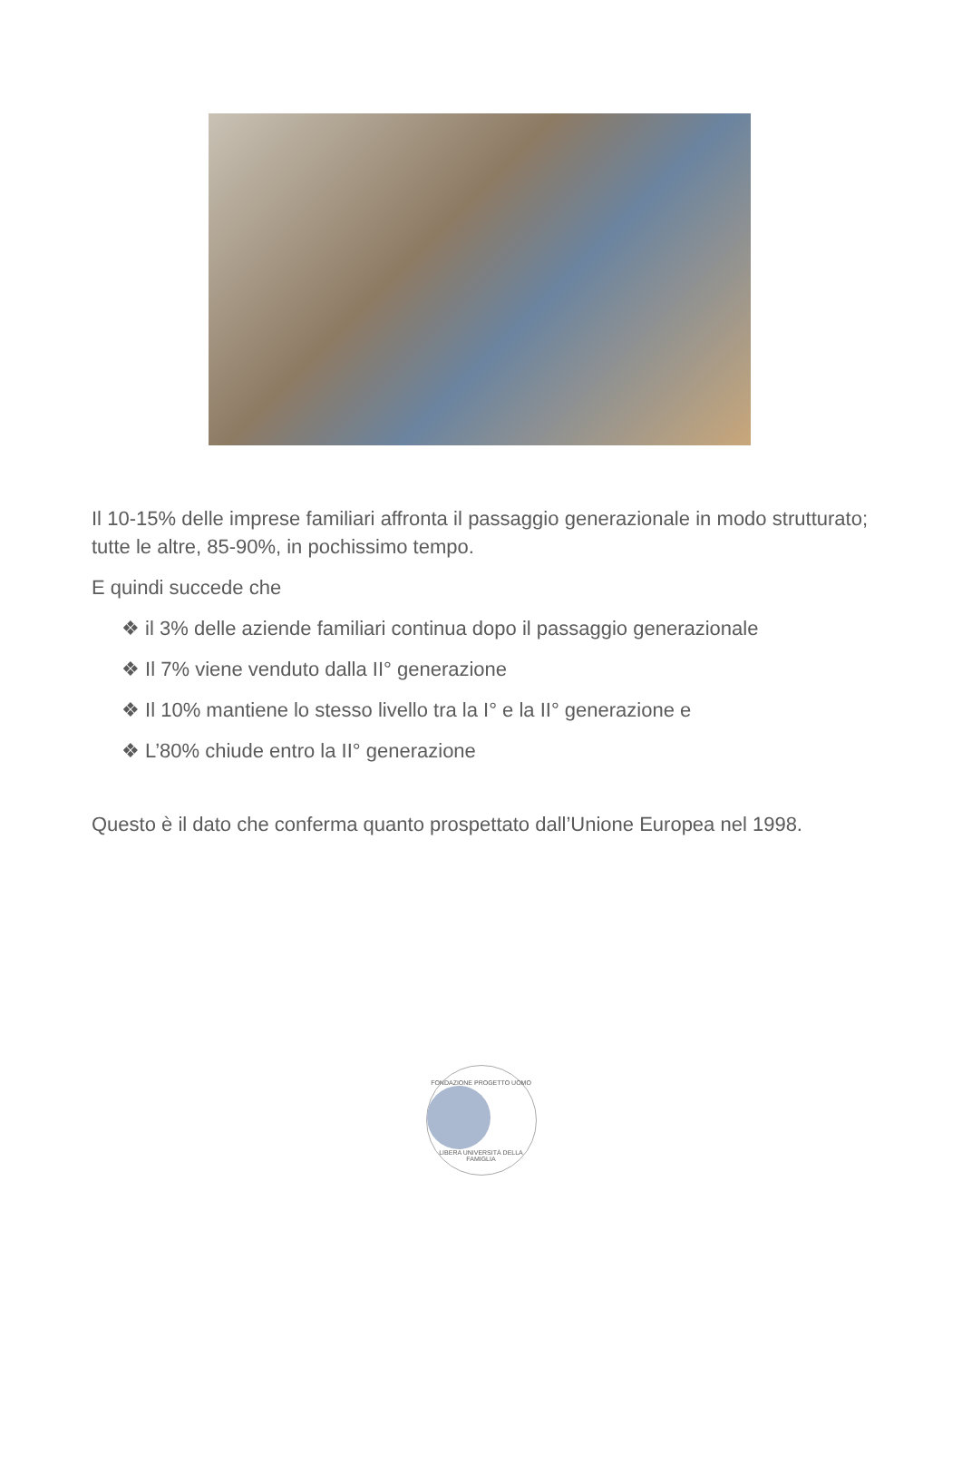Il 10-15% delle imprese familiari affronta il passaggio generazionale in modo strutturato; tutte le altre, 85-90%, in pochissimo tempo.
E quindi succede che
❖ il 3% delle aziende familiari continua dopo il passaggio generazionale
❖ Il 7% viene venduto dalla II° generazione
❖ Il 10% mantiene lo stesso livello tra la I° e la II° generazione e
❖ L’80% chiude entro la II° generazione
Questo è il dato che conferma quanto prospettato dall’Unione Europea nel 1998.
FONDAZIONE PROGETTO UOMO
LIBERA UNIVERSITÀ DELLA FAMIGLIA